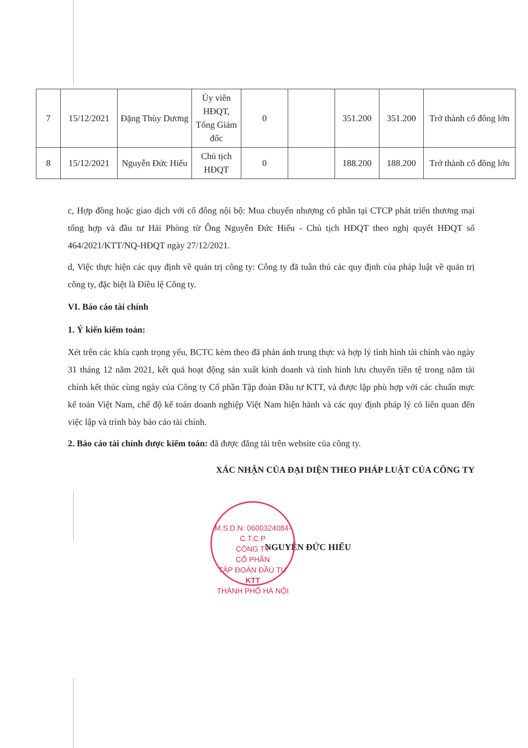| 7 | 15/12/2021 | Đặng Thùy Dương | Ủy viên HĐQT, Tổng Giám đốc | 0 | | 351.200 | 351.200 | Trở thành cổ đông lớn |
| 8 | 15/12/2021 | Nguyễn Đức Hiếu | Chủ tịch HĐQT | 0 | | 188.200 | 188.200 | Trở thành cổ đông lớn |
c, Hợp đồng hoặc giao dịch với cổ đông nội bộ: Mua chuyển nhượng cổ phần tại CTCP phát triển thương mại tổng hợp và đầu tư Hải Phòng từ Ông Nguyễn Đức Hiếu - Chủ tịch HĐQT theo nghị quyết HĐQT số 464/2021/KTT/NQ-HĐQT ngày 27/12/2021.
d, Việc thực hiện các quy định về quản trị công ty: Công ty đã tuân thủ các quy định của pháp luật về quản trị công ty, đặc biệt là Điều lệ Công ty.
VI. Báo cáo tài chính
1. Ý kiến kiểm toán:
Xét trên các khía cạnh trọng yếu, BCTC kèm theo đã phản ánh trung thực và hợp lý tình hình tài chính vào ngày 31 tháng 12 năm 2021, kết quả hoạt động sản xuất kinh doanh và tình hình lưu chuyển tiền tệ trong năm tài chính kết thúc cùng ngày của Công ty Cổ phần Tập đoàn Đầu tư KTT, và được lập phù hợp với các chuẩn mực kế toán Việt Nam, chế độ kế toán doanh nghiệp Việt Nam hiện hành và các quy định pháp lý có liên quan đến việc lập và trình bày báo cáo tài chính.
2. Báo cáo tài chính được kiểm toán: đã được đăng tải trên website của công ty.
XÁC NHẬN CỦA ĐẠI DIỆN THEO PHÁP LUẬT CỦA CÔNG TY
NGUYỄN ĐỨC HIẾU
M.S.D.N: 0600324084-C.T.C.P
CÔNG TY
CỔ PHẦN
TẬP ĐOÀN ĐẦU TƯ
KTT
THÀNH PHỐ HÀ NỘI